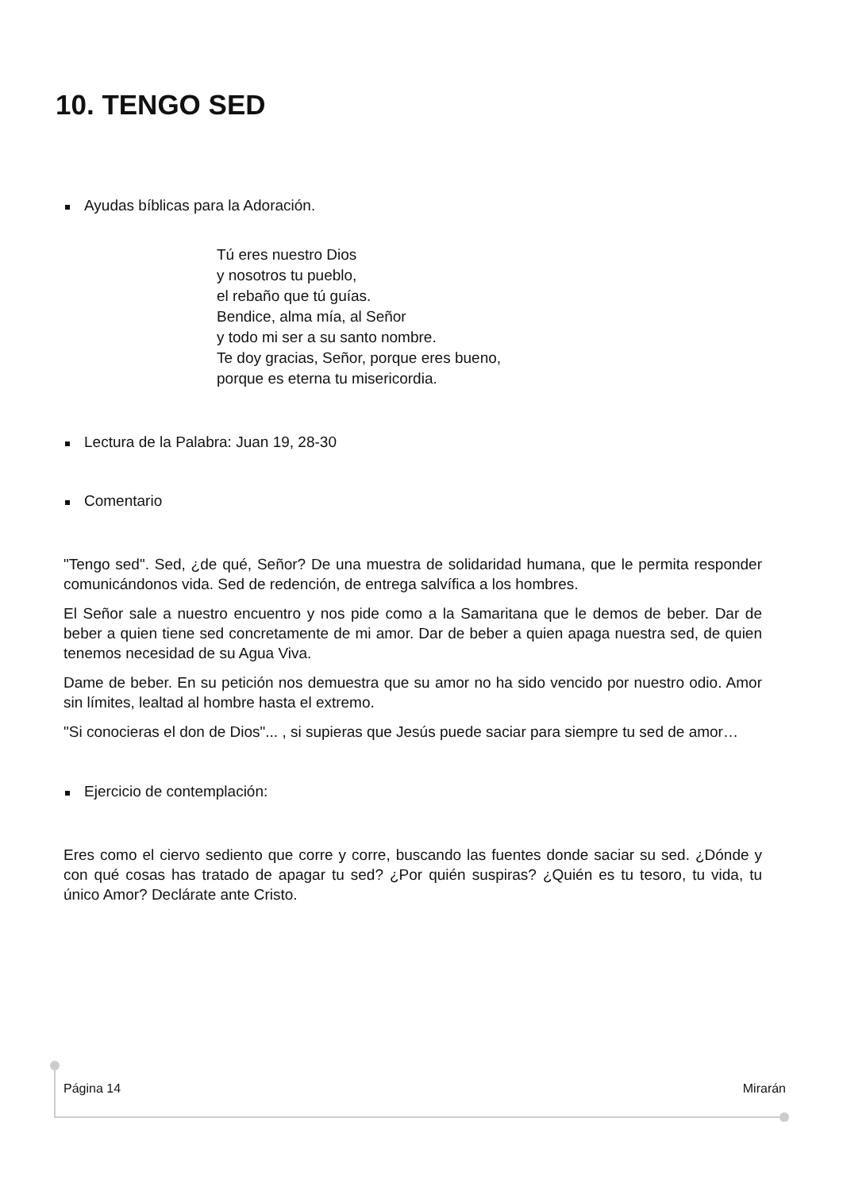10. TENGO SED
Ayudas bíblicas para la Adoración.
Tú eres nuestro Dios
y nosotros tu pueblo,
el rebaño que tú guías.
Bendice, alma mía, al Señor
y todo mi ser a su santo nombre.
Te doy gracias, Señor, porque eres bueno,
porque es eterna tu misericordia.
Lectura de la Palabra: Juan 19, 28-30
Comentario
"Tengo sed". Sed, ¿de qué, Señor? De una muestra de solidaridad humana, que le permita responder comunicándonos vida. Sed de redención, de entrega salvífica a los hombres.
El Señor sale a nuestro encuentro y nos pide como a la Samaritana que le demos de beber. Dar de beber a quien tiene sed concretamente de mi amor. Dar de beber a quien apaga nuestra sed, de quien tenemos necesidad de su Agua Viva.
Dame de beber. En su petición nos demuestra que su amor no ha sido vencido por nuestro odio. Amor sin límites, lealtad al hombre hasta el extremo.
"Si conocieras el don de Dios"... , si supieras que Jesús puede saciar para siempre tu sed de amor…
Ejercicio de contemplación:
Eres como el ciervo sediento que corre y corre, buscando las fuentes donde saciar su sed. ¿Dónde y con qué cosas has tratado de apagar tu sed? ¿Por quién suspiras? ¿Quién es tu tesoro, tu vida, tu único Amor? Declárate ante Cristo.
Página 14 Mirarán